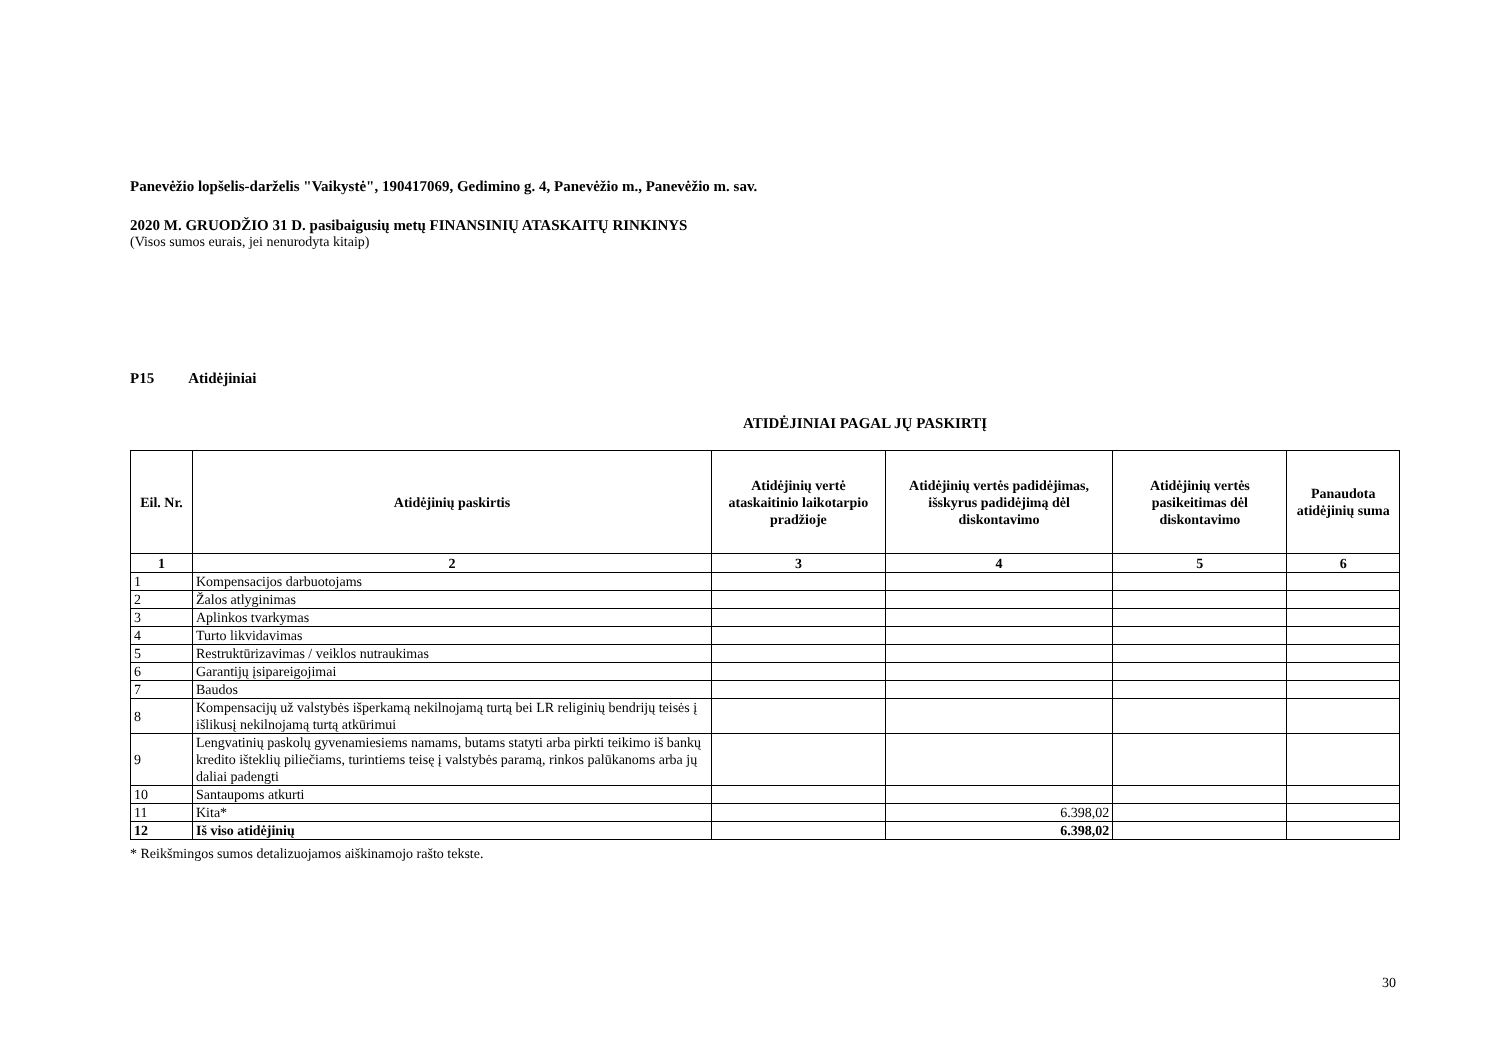Panevėžio lopšelis-darželis "Vaikystė", 190417069, Gedimino g. 4, Panevėžio m., Panevėžio m. sav.
2020 M. GRUODŽIO 31 D. pasibaigusių metų FINANSINIŲ ATASKAITŲ RINKINYS
(Visos sumos eurais, jei nenurodyta kitaip)
P15 Atidėjiniai
ATIDĖJINIAI PAGAL JŲ PASKIRTĮ
| Eil. Nr. | Atidėjinių paskirtis | Atidėjinių vertė ataskaitinio laikotarpio pradžioje | Atidėjinių vertės padidėjimas, išskyrus padidėjimą dėl diskontavimo | Atidėjinių vertės pasikeitimas dėl diskontavimo | Panaudota atidėjinių suma |
| --- | --- | --- | --- | --- | --- |
| 1 | 2 | 3 | 4 | 5 | 6 |
| 1 | Kompensacijos darbuotojams | | | | |
| 2 | Žalos atlyginimas | | | | |
| 3 | Aplinkos tvarkymas | | | | |
| 4 | Turto likvidavimas | | | | |
| 5 | Restruktūrizavimas / veiklos nutraukimas | | | | |
| 6 | Garantijų įsipareigojimai | | | | |
| 7 | Baudos | | | | |
| 8 | Kompensacijų už valstybės išperkamą nekilnojamą turtą bei LR religinių bendrijų teisės į išlikusį nekilnojamą turtą atkūrimui | | | | |
| 9 | Lengvatinių paskolų gyvenamiesiems namams, butams statyti arba pirkti teikimo iš bankų kredito išteklių piliečiams, turintiems teisę į valstybės paramą, rinkos palūkanoms arba jų daliai padengti | | | | |
| 10 | Santaupoms atkurti | | | | |
| 11 | Kita* | | 6.398,02 | | |
| 12 | Iš viso atidėjinių | | 6.398,02 | | |
* Reikšmingos sumos detalizuojamos aiškinamojo rašto tekste.
30